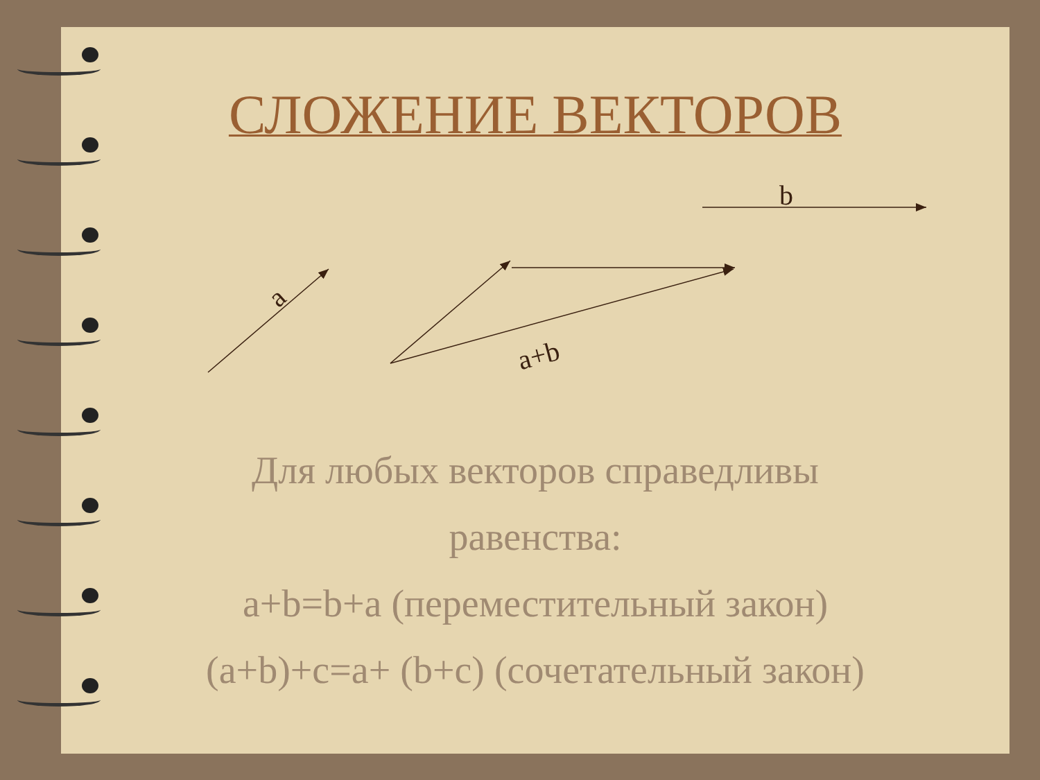СЛОЖЕНИЕ ВЕКТОРОВ
b
a
a+b
Для любых векторов справедливы
равенства:
a+b=b+a (переместительный закон)
(a+b)+c=a+ (b+c) (сочетательный закон)